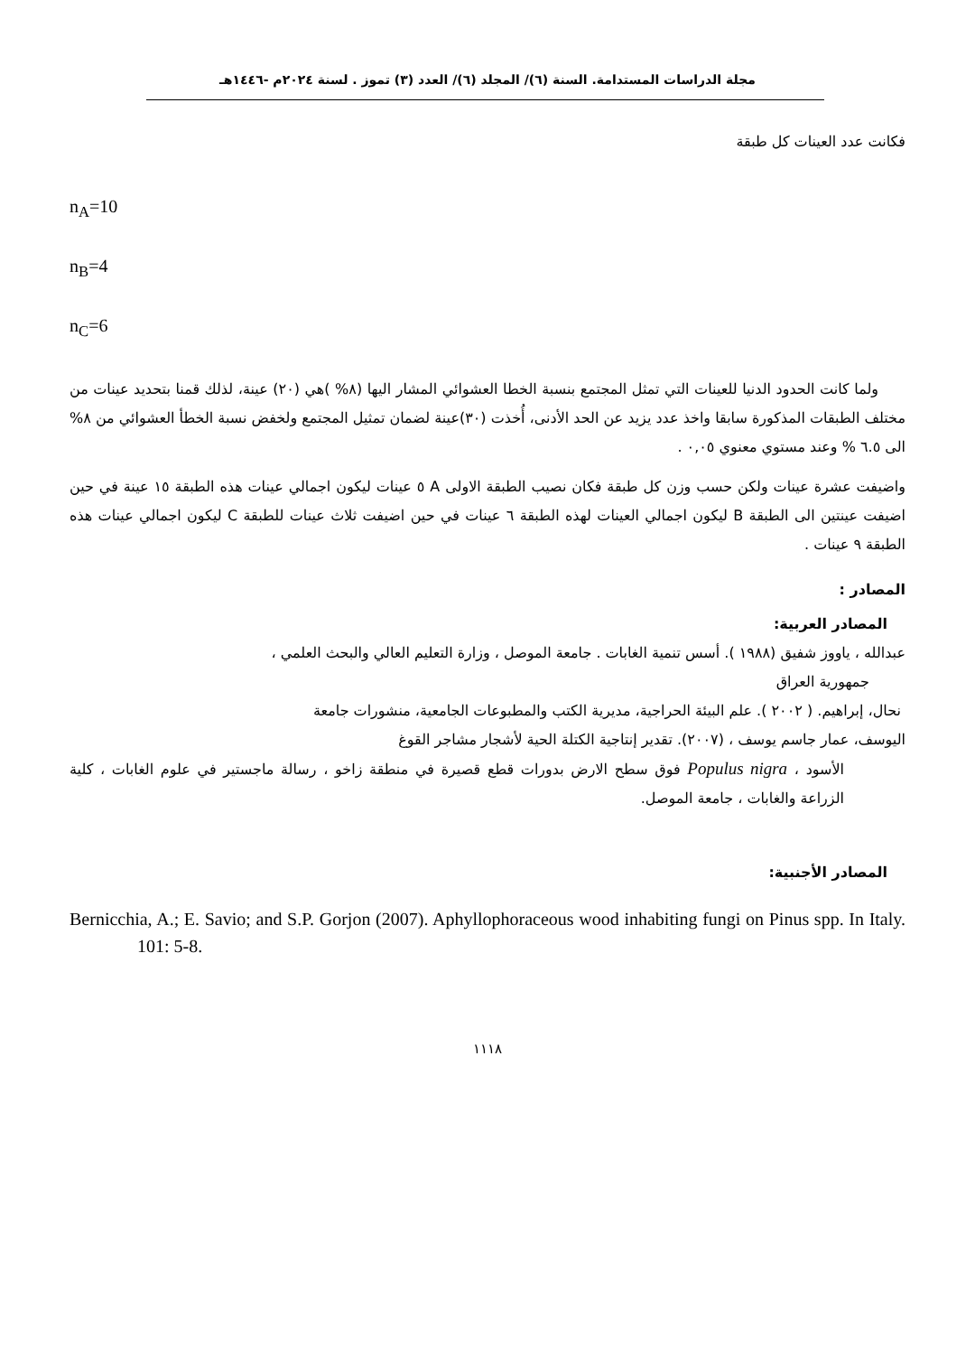مجلة الدراسات المستدامة. السنة (٦)/ المجلد (٦)/ العدد (٣) تموز . لسنة ٢٠٢٤م -١٤٤٦هـ
فكانت عدد العينات كل طبقة
n<sub>A</sub>=10
n<sub>B</sub>=4
n<sub>C</sub>=6
ولما كانت الحدود الدنيا للعينات التي تمثل المجتمع بنسبة الخطا العشوائي المشار اليها (٨% )هي (٢٠) عينة، لذلك قمنا بتحديد عينات من مختلف الطبقات المذكورة سابقا واخذ عدد يزيد عن الحد الأدنى، أُخذت (٣٠)عينة لضمان تمثيل المجتمع ولخفض نسبة الخطأ العشوائي من ٨% الى ٦.٥ % وعند مستوي معنوي ٠,٠٥ .
واضيفت عشرة عينات ولكن حسب وزن كل طبقة فكان نصيب الطبقة الاولى A ٥ عينات ليكون اجمالي عينات هذه الطبقة ١٥ عينة في حين اضيفت عينتين الى الطبقة B ليكون اجمالي العينات لهذه الطبقة ٦ عينات في حين اضيفت ثلاث عينات للطبقة C ليكون اجمالي عينات هذه الطبقة ٩ عينات .
المصادر :
المصادر العربية:
عبدالله ، ياووز شفيق (١٩٨٨ ). أسس تنمية الغابات . جامعة الموصل ، وزارة التعليم العالي والبحث العلمي ،
جمهورية العراق
نحال، إبراهيم. ( ٢٠٠٢ ). علم البيئة الحراجية، مديرية الكتب والمطبوعات الجامعية، منشورات جامعة
اليوسف، عمار جاسم يوسف ، (٢٠٠٧). تقدير إنتاجية الكتلة الحية لأشجار مشاجر القوغ
الأسود ، Populus nigra فوق سطح الارض بدورات قطع قصيرة في منطقة زاخو ، رسالة ماجستير في علوم الغابات ، كلية الزراعة والغابات ، جامعة الموصل.
المصادر الأجنبية:
Bernicchia, A.; E. Savio; and S.P. Gorjon (2007). Aphyllophoraceous wood inhabiting fungi on Pinus spp. In Italy. 101: 5-8.
١١١٨